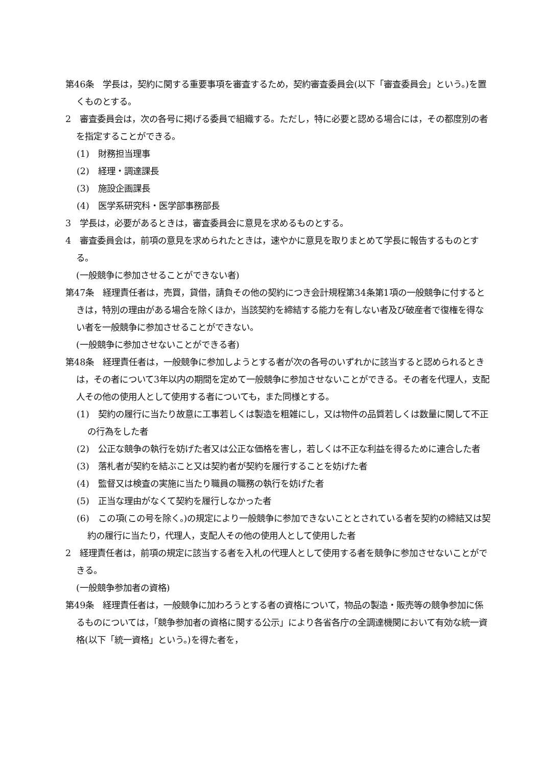第46条　学長は，契約に関する重要事項を審査するため，契約審査委員会(以下「審査委員会」という。)を置くものとする。
2　審査委員会は，次の各号に掲げる委員で組織する。ただし，特に必要と認める場合には，その都度別の者を指定することができる。
(1)　財務担当理事
(2)　経理・調達課長
(3)　施設企画課長
(4)　医学系研究科・医学部事務部長
3　学長は，必要があるときは，審査委員会に意見を求めるものとする。
4　審査委員会は，前項の意見を求められたときは，速やかに意見を取りまとめて学長に報告するものとする。
(一般競争に参加させることができない者)
第47条　経理責任者は，売買，貸借，請負その他の契約につき会計規程第34条第1項の一般競争に付するときは，特別の理由がある場合を除くほか，当該契約を締結する能力を有しない者及び破産者で復権を得ない者を一般競争に参加させることができない。
(一般競争に参加させないことができる者)
第48条　経理責任者は，一般競争に参加しようとする者が次の各号のいずれかに該当すると認められるときは，その者について3年以内の期間を定めて一般競争に参加させないことができる。その者を代理人，支配人その他の使用人として使用する者についても，また同様とする。
(1)　契約の履行に当たり故意に工事若しくは製造を粗雑にし，又は物件の品質若しくは数量に関して不正の行為をした者
(2)　公正な競争の執行を妨げた者又は公正な価格を害し，若しくは不正な利益を得るために連合した者
(3)　落札者が契約を結ぶこと又は契約者が契約を履行することを妨げた者
(4)　監督又は検査の実施に当たり職員の職務の執行を妨げた者
(5)　正当な理由がなくて契約を履行しなかった者
(6)　この項(この号を除く。)の規定により一般競争に参加できないこととされている者を契約の締結又は契約の履行に当たり，代理人，支配人その他の使用人として使用した者
2　経理責任者は，前項の規定に該当する者を入札の代理人として使用する者を競争に参加させないことができる。
(一般競争参加者の資格)
第49条　経理責任者は，一般競争に加わろうとする者の資格について，物品の製造・販売等の競争参加に係るものについては，「競争参加者の資格に関する公示」により各省各庁の全調達機関において有効な統一資格(以下「統一資格」という。)を得た者を，